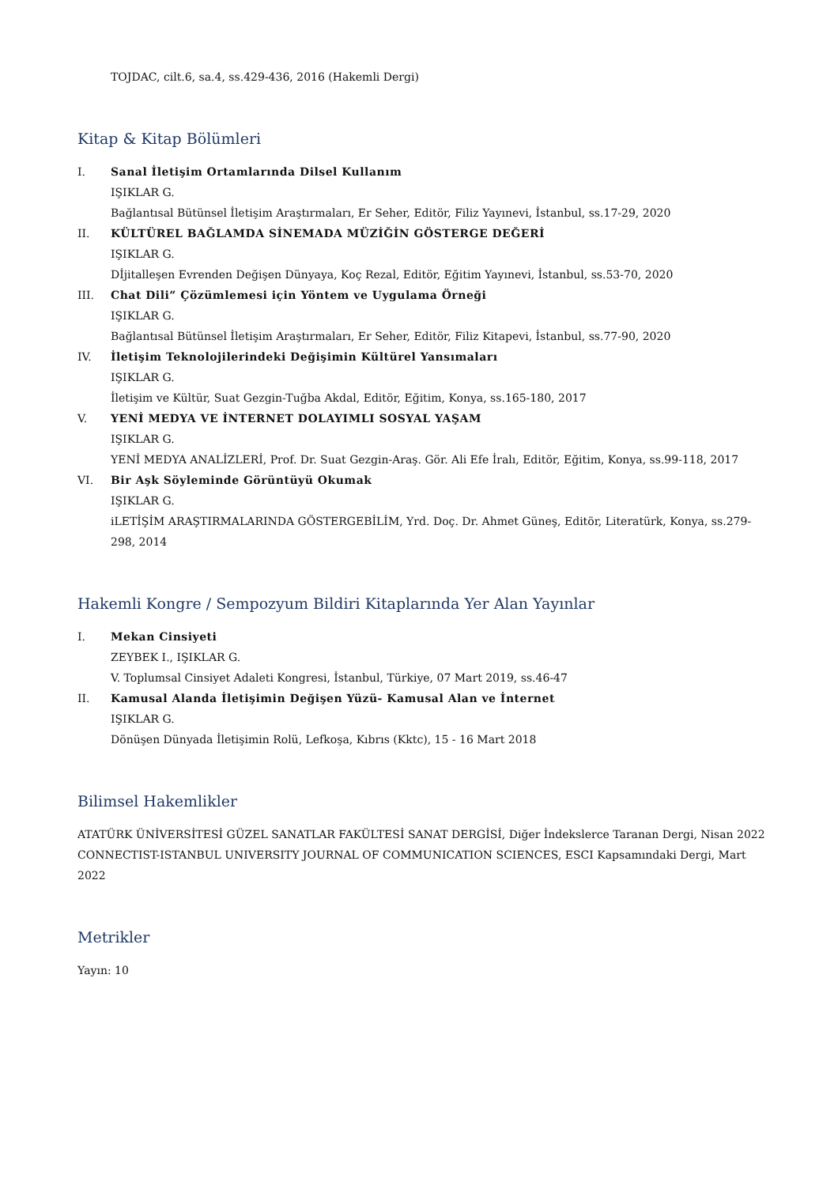TOJDAC, cilt.6, sa.4, ss.429-436, 2016 (Hakemli Dergi)
Kitap & Kitap Bölümleri
I. Sanal İletişim Ortamlarında Dilsel Kullanım
IŞIKLAR G.
Bağlantısal Bütünsel İletişim Araştırmaları, Er Seher, Editör, Filiz Yayınevi, İstanbul, ss.17-29, 2020
II. KÜLTÜREL BAĞLAMDA SİNEMADA MÜZİĞİN GÖSTERGE DEĞERİ
IŞIKLAR G.
Dİjitalleşen Evrenden Değişen Dünyaya, Koç Rezal, Editör, Eğitim Yayınevi, İstanbul, ss.53-70, 2020
III. Chat Dili” Çözümlemesi için Yöntem ve Uygulama Örneği
IŞIKLAR G.
Bağlantısal Bütünsel İletişim Araştırmaları, Er Seher, Editör, Filiz Kitapevi, İstanbul, ss.77-90, 2020
IV. İletişim Teknolojilerindeki Değişimin Kültürel Yansımaları
IŞIKLAR G.
İletişim ve Kültür, Suat Gezgin-Tuğba Akdal, Editör, Eğitim, Konya, ss.165-180, 2017
V. YENİ MEDYA VE İNTERNET DOLAYIMLI SOSYAL YAŞAM
IŞIKLAR G.
YENİ MEDYA ANALİZLERİ, Prof. Dr. Suat Gezgin-Araş. Gör. Ali Efe İralı, Editör, Eğitim, Konya, ss.99-118, 2017
VI. Bir Aşk Söyleminde Görüntüyü Okumak
IŞIKLAR G.
iLETİŞİM ARAŞTIRMALARINDA GÖSTERGEBİLİM, Yrd. Doç. Dr. Ahmet Güneş, Editör, Literatürk, Konya, ss.279-298, 2014
Hakemli Kongre / Sempozyum Bildiri Kitaplarında Yer Alan Yayınlar
I. Mekan Cinsiyeti
ZEYBEK I., IŞIKLAR G.
V. Toplumsal Cinsiyet Adaleti Kongresi, İstanbul, Türkiye, 07 Mart 2019, ss.46-47
II. Kamusal Alanda İletişimin Değişen Yüzü- Kamusal Alan ve İnternet
IŞIKLAR G.
Dönüşen Dünyada İletişimin Rolü, Lefkoşa, Kıbrıs (Kktc), 15 - 16 Mart 2018
Bilimsel Hakemlikler
ATATÜRK ÜNİVERSİTESİ GÜZEL SANATLAR FAKÜLTESİ SANAT DERGİSİ, Diğer İndekslerce Taranan Dergi, Nisan 2022
CONNECTIST-ISTANBUL UNIVERSITY JOURNAL OF COMMUNICATION SCIENCES, ESCI Kapsamındaki Dergi, Mart 2022
Metrikler
Yayın: 10